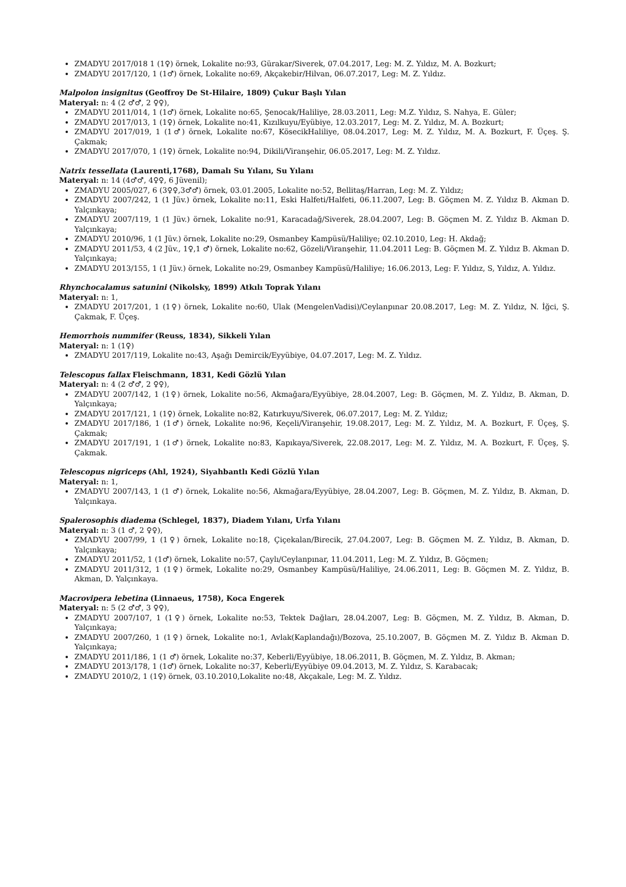ZMADYU 2017/018 1 (1♀) örnek, Lokalite no:93, Gürakar/Siverek, 07.04.2017, Leg: M. Z. Yıldız, M. A. Bozkurt;
ZMADYU 2017/120, 1 (1♂) örnek, Lokalite no:69, Akçakebir/Hilvan, 06.07.2017, Leg: M. Z. Yıldız.
Malpolon insignitus (Geoffroy De St-Hilaire, 1809) Çukur Başlı Yılan
Materyal: n: 4 (2 ♂♂, 2 ♀♀),
ZMADYU 2011/014, 1 (1♂) örnek, Lokalite no:65, Şenocak/Haliliye, 28.03.2011, Leg: M.Z. Yıldız, S. Nahya, E. Güler;
ZMADYU 2017/013, 1 (1♀) örnek, Lokalite no:41, Kızılkuyu/Eyübiye, 12.03.2017, Leg: M. Z. Yıldız, M. A. Bozkurt;
ZMADYU 2017/019, 1 (1♂) örnek, Lokalite no:67, KösecikHaliliye, 08.04.2017, Leg: M. Z. Yıldız, M. A. Bozkurt, F. Üçeş. Ş. Çakmak;
ZMADYU 2017/070, 1 (1♀) örnek, Lokalite no:94, Dikili/Viranşehir, 06.05.2017, Leg: M. Z. Yıldız.
Natrix tessellata (Laurenti,1768), Damalı Su Yılanı, Su Yılanı
Materyal: n: 14 (4♂♂, 4♀♀, 6 Jüvenil);
ZMADYU 2005/027, 6 (3♀♀,3♂♂) örnek, 03.01.2005, Lokalite no:52, Bellitaş/Harran, Leg: M. Z. Yıldız;
ZMADYU 2007/242, 1 (1 Jüv.) örnek, Lokalite no:11, Eski Halfeti/Halfeti, 06.11.2007, Leg: B. Göçmen M. Z. Yıldız B. Akman D. Yalçınkaya;
ZMADYU 2007/119, 1 (1 Jüv.) örnek, Lokalite no:91, Karacadağ/Siverek, 28.04.2007, Leg: B. Göçmen M. Z. Yıldız B. Akman D. Yalçınkaya;
ZMADYU 2010/96, 1 (1 Jüv.) örnek, Lokalite no:29, Osmanbey Kampüsü/Haliliye; 02.10.2010, Leg: H. Akdağ;
ZMADYU 2011/53, 4 (2 Jüv., 1♀,1 ♂) örnek, Lokalite no:62, Gözeli/Viranşehir, 11.04.2011 Leg: B. Göçmen M. Z. Yıldız B. Akman D. Yalçınkaya;
ZMADYU 2013/155, 1 (1 Jüv.) örnek, Lokalite no:29, Osmanbey Kampüsü/Haliliye; 16.06.2013, Leg: F. Yıldız, S, Yıldız, A. Yıldız.
Rhynchocalamus satunini (Nikolsky, 1899) Atkılı Toprak Yılanı
Materyal: n: 1,
ZMADYU 2017/201, 1 (1♀) örnek, Lokalite no:60, Ulak (MengelenVadisi)/Ceylanpınar 20.08.2017, Leg: M. Z. Yıldız, N. İğci, Ş. Çakmak, F. Üçeş.
Hemorrhois nummifer (Reuss, 1834), Sikkeli Yılan
Materyal: n: 1 (1♀)
ZMADYU 2017/119, Lokalite no:43, Aşağı Demircik/Eyyübiye, 04.07.2017, Leg: M. Z. Yıldız.
Telescopus fallax Fleischmann, 1831, Kedi Gözlü Yılan
Materyal: n: 4 (2 ♂♂, 2 ♀♀),
ZMADYU 2007/142, 1 (1♀) örnek, Lokalite no:56, Akmağara/Eyyübiye, 28.04.2007, Leg: B. Göçmen, M. Z. Yıldız, B. Akman, D. Yalçınkaya;
ZMADYU 2017/121, 1 (1♀) örnek, Lokalite no:82, Katırkuyu/Siverek, 06.07.2017, Leg: M. Z. Yıldız;
ZMADYU 2017/186, 1 (1♂) örnek, Lokalite no:96, Keçeli/Viranşehir, 19.08.2017, Leg: M. Z. Yıldız, M. A. Bozkurt, F. Üçeş, Ş. Çakmak;
ZMADYU 2017/191, 1 (1♂) örnek, Lokalite no:83, Kapıkaya/Siverek, 22.08.2017, Leg: M. Z. Yıldız, M. A. Bozkurt, F. Üçeş, Ş. Çakmak.
Telescopus nigriceps (Ahl, 1924), Siyahbantlı Kedi Gözlü Yılan
Materyal: n: 1,
ZMADYU 2007/143, 1 (1 ♂) örnek, Lokalite no:56, Akmağara/Eyyübiye, 28.04.2007, Leg: B. Göçmen, M. Z. Yıldız, B. Akman, D. Yalçınkaya.
Spalerosophis diadema (Schlegel, 1837), Diadem Yılanı, Urfa Yılanı
Materyal: n: 3 (1 ♂, 2 ♀♀),
ZMADYU 2007/99, 1 (1♀) örnek, Lokalite no:18, Çiçekalan/Birecik, 27.04.2007, Leg: B. Göçmen M. Z. Yıldız, B. Akman, D. Yalçınkaya;
ZMADYU 2011/52, 1 (1♂) örnek, Lokalite no:57, Çaylı/Ceylanpınar, 11.04.2011, Leg: M. Z. Yıldız, B. Göçmen;
ZMADYU 2011/312, 1 (1♀) örmek, Lokalite no:29, Osmanbey Kampüsü/Haliliye, 24.06.2011, Leg: B. Göçmen M. Z. Yıldız, B. Akman, D. Yalçınkaya.
Macrovipera lebetina (Linnaeus, 1758), Koca Engerek
Materyal: n: 5 (2 ♂♂, 3 ♀♀),
ZMADYU 2007/107, 1 (1♀) örnek, Lokalite no:53, Tektek Dağları, 28.04.2007, Leg: B. Göçmen, M. Z. Yıldız, B. Akman, D. Yalçınkaya;
ZMADYU 2007/260, 1 (1♀) örnek, Lokalite no:1, Avlak(Kaplandağı)/Bozova, 25.10.2007, B. Göçmen M. Z. Yıldız B. Akman D. Yalçınkaya;
ZMADYU 2011/186, 1 (1 ♂) örnek, Lokalite no:37, Keberli/Eyyübiye, 18.06.2011, B. Göçmen, M. Z. Yıldız, B. Akman;
ZMADYU 2013/178, 1 (1♂) örnek, Lokalite no:37, Keberli/Eyyübiye 09.04.2013, M. Z. Yıldız, S. Karabacak;
ZMADYU 2010/2, 1 (1♀) örnek, 03.10.2010,Lokalite no:48, Akçakale, Leg: M. Z. Yıldız.